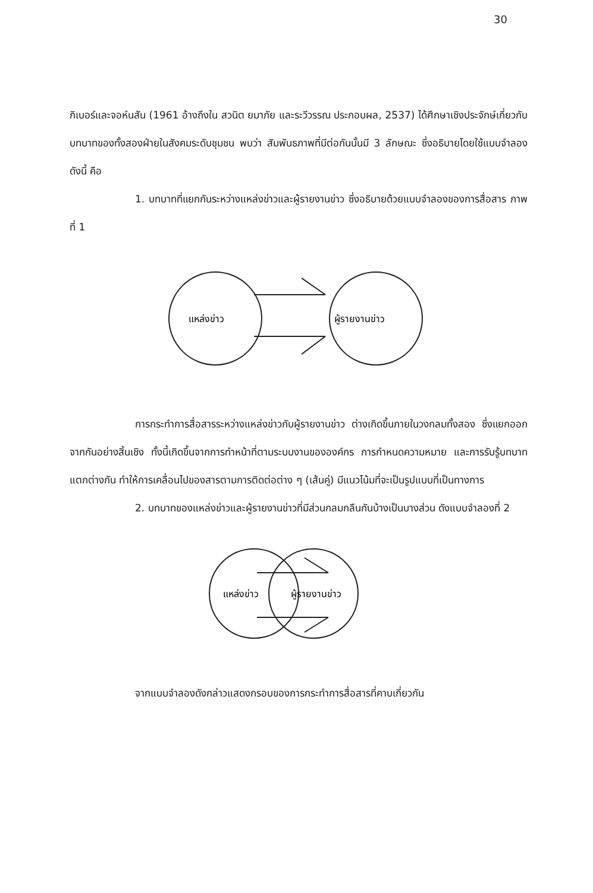30
กิเบอร์และจอห์นสัน (1961 อ้างถึงใน สวนิต ยมาภัย และระวีวรรณ ประกอบผล, 2537) ได้ศึกษาเชิงประจักษ์เกี่ยวกับบทบาทของทั้งสองฝ่ายในสังคมระดับชุมชน พบว่า สัมพันธภาพที่มีต่อกันนั้นมี 3 ลักษณะ ซึ่งอธิบายโดยใช้แบบจำลองดังนี้ คือ
1. บทบาทที่แยกกันระหว่างแหล่งข่าวและผู้รายงานข่าว ซึ่งอธิบายด้วยแบบจำลองของการสื่อสาร ภาพที่ 1
แหล่งข่าว
ผู้รายงานข่าว
การกระทำการสื่อสารระหว่างแหล่งข่าวกับผู้รายงานข่าว ต่างเกิดขึ้นภายในวงกลมทั้งสอง ซึ่งแยกออกจากกันอย่างสิ้นเชิง ทั้งนี้เกิดขึ้นจากการทำหน้าที่ตามระบบงานขององค์กร การกำหนดความหมาย และการรับรู้บทบาทแตกต่างกัน ทำให้การเคลื่อนไปของสารตามการติดต่อต่าง ๆ (เส้นคู่) มีแนวโน้มที่จะเป็นรูปแบบที่เป็นทางการ
2. บทบาทของแหล่งข่าวและผู้รายงานข่าวที่มีส่วนกลมกลืนกันบ้างเป็นบางส่วน ดังแบบจำลองที่ 2
แหล่งข่าว
ผู้รายงานข่าว
จากแบบจำลองดังกล่าวแสดงกรอบของการกระทำการสื่อสารที่คาบเกี่ยวกัน